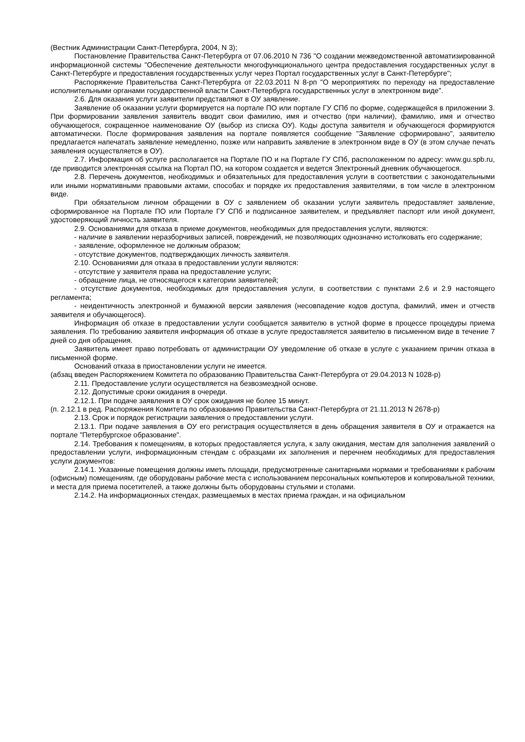(Вестник Администрации Санкт-Петербурга, 2004, N 3);
Постановление Правительства Санкт-Петербурга от 07.06.2010 N 736 "О создании межведомственной автоматизированной информационной системы "Обеспечение деятельности многофункционального центра предоставления государственных услуг в Санкт-Петербурге и предоставления государственных услуг через Портал государственных услуг в Санкт-Петербурге";
Распоряжение Правительства Санкт-Петербурга от 22.03.2011 N 8-рп "О мероприятиях по переходу на предоставление исполнительными органами государственной власти Санкт-Петербурга государственных услуг в электронном виде".
2.6. Для оказания услуги заявители представляют в ОУ заявление.
Заявление об оказании услуги формируется на портале ПО или портале ГУ СПб по форме, содержащейся в приложении 3. При формировании заявления заявитель вводит свои фамилию, имя и отчество (при наличии), фамилию, имя и отчество обучающегося, сокращенное наименование ОУ (выбор из списка ОУ). Коды доступа заявителя и обучающегося формируются автоматически. После формирования заявления на портале появляется сообщение "Заявление сформировано", заявителю предлагается напечатать заявление немедленно, позже или направить заявление в электронном виде в ОУ (в этом случае печать заявления осуществляется в ОУ).
2.7. Информация об услуге располагается на Портале ПО и на Портале ГУ СПб, расположенном по адресу: www.gu.spb.ru, где приводится электронная ссылка на Портал ПО, на котором создается и ведется Электронный дневник обучающегося.
2.8. Перечень документов, необходимых и обязательных для предоставления услуги в соответствии с законодательными или иными нормативными правовыми актами, способах и порядке их предоставления заявителями, в том числе в электронном виде.
При обязательном личном обращении в ОУ с заявлением об оказании услуги заявитель предоставляет заявление, сформированное на Портале ПО или Портале ГУ СПб и подписанное заявителем, и предъявляет паспорт или иной документ, удостоверяющий личность заявителя.
2.9. Основаниями для отказа в приеме документов, необходимых для предоставления услуги, являются:
- наличие в заявлении неразборчивых записей, повреждений, не позволяющих однозначно истолковать его содержание;
- заявление, оформленное не должным образом;
- отсутствие документов, подтверждающих личность заявителя.
2.10. Основаниями для отказа в предоставлении услуги являются:
- отсутствие у заявителя права на предоставление услуги;
- обращение лица, не относящегося к категории заявителей;
- отсутствие документов, необходимых для предоставления услуги, в соответствии с пунктами 2.6 и 2.9 настоящего регламента;
- неидентичность электронной и бумажной версии заявления (несовпадение кодов доступа, фамилий, имен и отчеств заявителя и обучающегося).
Информация об отказе в предоставлении услуги сообщается заявителю в устной форме в процессе процедуры приема заявления. По требованию заявителя информация об отказе в услуге предоставляется заявителю в письменном виде в течение 7 дней со дня обращения.
Заявитель имеет право потребовать от администрации ОУ уведомление об отказе в услуге с указанием причин отказа в письменной форме.
Оснований отказа в приостановлении услуги не имеется.
(абзац введен Распоряжением Комитета по образованию Правительства Санкт-Петербурга от 29.04.2013 N 1028-р)
2.11. Предоставление услуги осуществляется на безвозмездной основе.
2.12. Допустимые сроки ожидания в очереди.
2.12.1. При подаче заявления в ОУ срок ожидания не более 15 минут.
(п. 2.12.1 в ред. Распоряжения Комитета по образованию Правительства Санкт-Петербурга от 21.11.2013 N 2678-р)
2.13. Срок и порядок регистрации заявления о предоставлении услуги.
2.13.1. При подаче заявления в ОУ его регистрация осуществляется в день обращения заявителя в ОУ и отражается на портале "Петербургское образование".
2.14. Требования к помещениям, в которых предоставляется услуга, к залу ожидания, местам для заполнения заявлений о предоставлении услуги, информационным стендам с образцами их заполнения и перечнем необходимых для предоставления услуги документов:
2.14.1. Указанные помещения должны иметь площади, предусмотренные санитарными нормами и требованиями к рабочим (офисным) помещениям, где оборудованы рабочие места с использованием персональных компьютеров и копировальной техники, и места для приема посетителей, а также должны быть оборудованы стульями и столами.
2.14.2. На информационных стендах, размещаемых в местах приема граждан, и на официальном